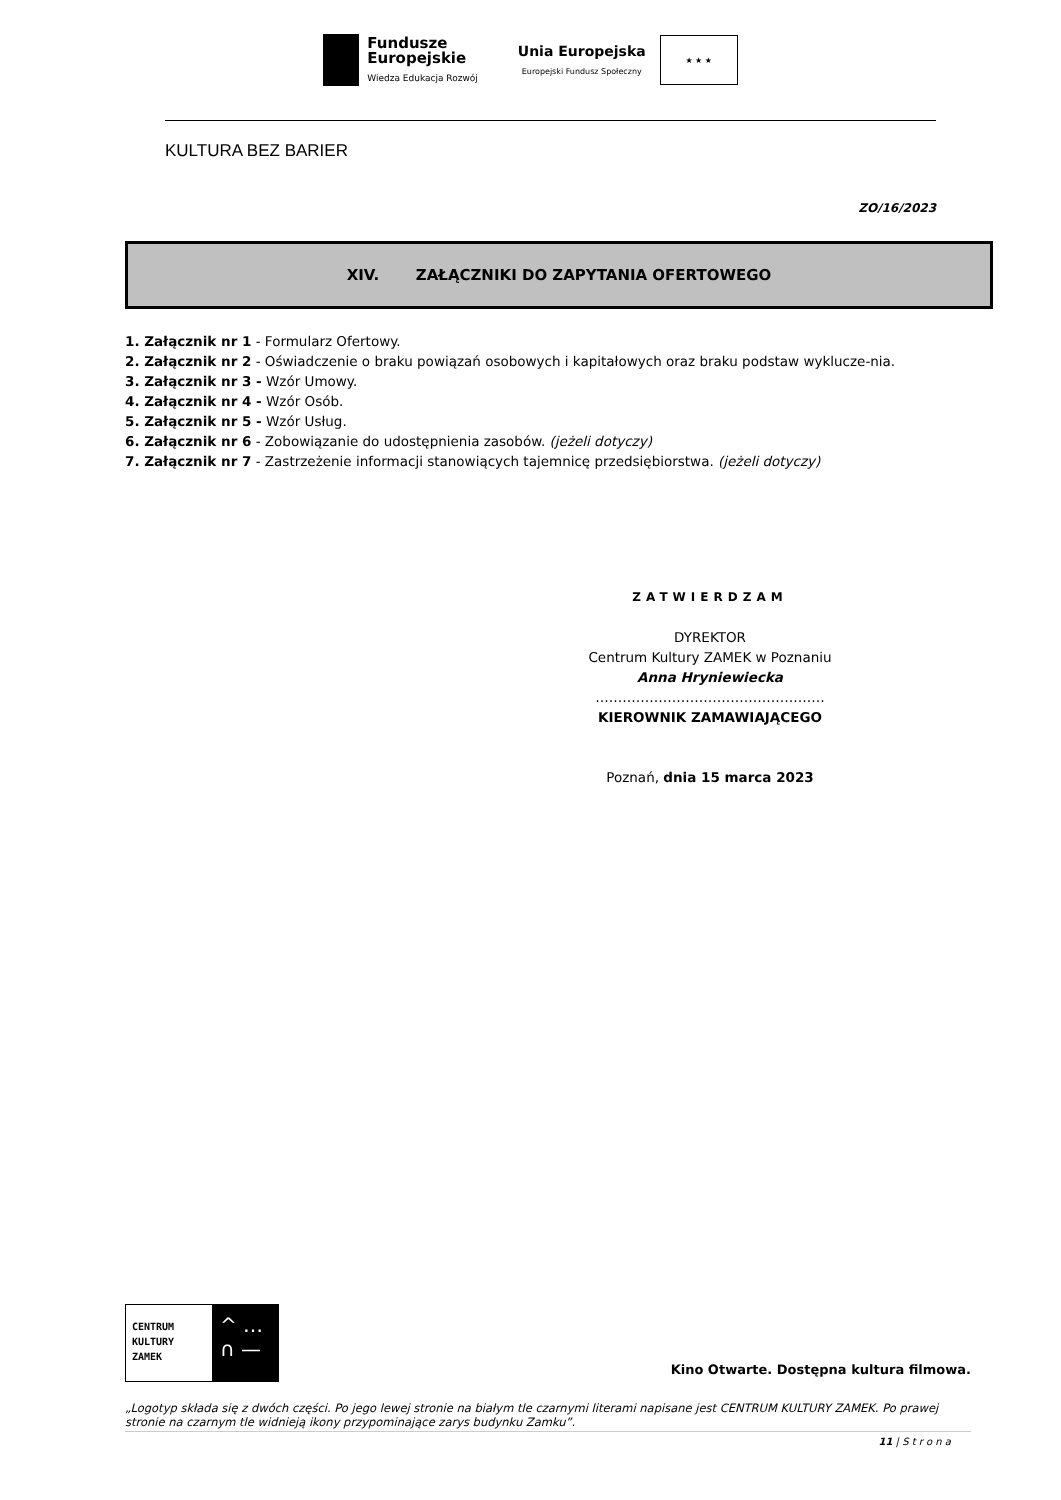Fundusze
Europejskie
Wiedza Edukacja Rozwój
Unia Europejska
Europejski Fundusz Społeczny
★ ★ ★
KULTURA BEZ BARIER
ZO/16/2023
XIV. ZAŁĄCZNIKI DO ZAPYTANIA OFERTOWEGO
1. Załącznik nr 1 - Formularz Ofertowy.
2. Załącznik nr 2 - Oświadczenie o braku powiązań osobowych i kapitałowych oraz braku podstaw wyklucze-nia.
3. Załącznik nr 3 - Wzór Umowy.
4. Załącznik nr 4 - Wzór Osób.
5. Załącznik nr 5 - Wzór Usług.
6. Załącznik nr 6 - Zobowiązanie do udostępnienia zasobów. (jeżeli dotyczy)
7. Załącznik nr 7 - Zastrzeżenie informacji stanowiących tajemnicę przedsiębiorstwa. (jeżeli dotyczy)
ZATWIERDZAM
DYREKTOR
Centrum Kultury ZAMEK w Poznaniu
Anna Hryniewiecka
……………………………………………
KIEROWNIK ZAMAWIAJĄCEGO
Poznań, dnia 15 marca 2023
CENTRUM
KULTURY
ZAMEK
^ …
∩ —
Kino Otwarte. Dostępna kultura filmowa.
„Logotyp składa się z dwóch części. Po jego lewej stronie na białym tle czarnymi literami napisane jest CENTRUM KULTURY ZAMEK. Po prawej stronie na czarnym tle widnieją ikony przypominające zarys budynku Zamku”.
11 | S t r o n a